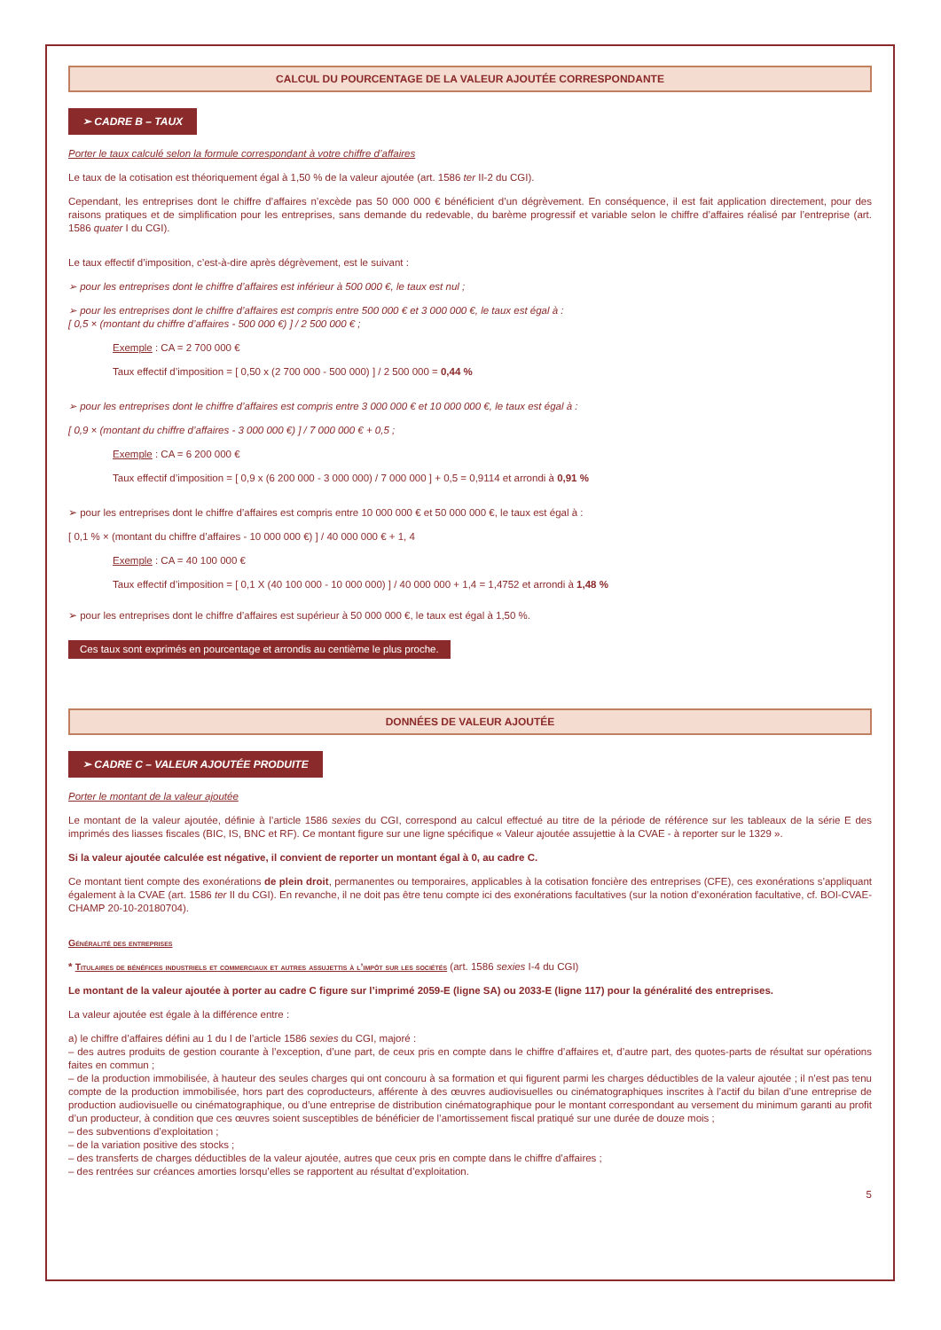CALCUL DU POURCENTAGE DE LA VALEUR AJOUTÉE CORRESPONDANTE
➢ CADRE B – TAUX
Porter le taux calculé selon la formule correspondant à votre chiffre d’affaires
Le taux de la cotisation est théoriquement égal à 1,50 % de la valeur ajoutée (art. 1586 ter II-2 du CGI).
Cependant, les entreprises dont le chiffre d’affaires n’excède pas 50 000 000 € bénéficient d’un dégrèvement. En conséquence, il est fait application directement, pour des raisons pratiques et de simplification pour les entreprises, sans demande du redevable, du barème progressif et variable selon le chiffre d’affaires réalisé par l’entreprise (art. 1586 quater I du CGI).
Le taux effectif d’imposition, c’est-à-dire après dégrèvement, est le suivant :
➢ pour les entreprises dont le chiffre d’affaires est inférieur à 500 000 €, le taux est nul ;
➢ pour les entreprises dont le chiffre d’affaires est compris entre 500 000 € et 3 000 000 €, le taux est égal à :
[ 0,5 × (montant du chiffre d’affaires - 500 000 €) ] / 2 500 000 € ;
Exemple : CA = 2 700 000 €
Taux effectif d’imposition = [ 0,50 x (2 700 000 - 500 000) ] / 2 500 000 = 0,44 %
➢ pour les entreprises dont le chiffre d’affaires est compris entre 3 000 000 € et 10 000 000 €, le taux est égal à :
[ 0,9 × (montant du chiffre d’affaires - 3 000 000 €) ] / 7 000 000 € + 0,5 ;
Exemple : CA = 6 200 000 €
Taux effectif d’imposition = [ 0,9 x (6 200 000 - 3 000 000) / 7 000 000 ] + 0,5 = 0,9114 et arrondi à 0,91 %
➢ pour les entreprises dont le chiffre d’affaires est compris entre 10 000 000 € et 50 000 000 €, le taux est égal à :
[ 0,1 % × (montant du chiffre d’affaires - 10 000 000 €) ] / 40 000 000 € + 1, 4
Exemple : CA = 40 100 000 €
Taux effectif d’imposition = [ 0,1 X (40 100 000 - 10 000 000) ] / 40 000 000 + 1,4 = 1,4752 et arrondi à 1,48 %
➢ pour les entreprises dont le chiffre d’affaires est supérieur à 50 000 000 €, le taux est égal à 1,50 %.
Ces taux sont exprimés en pourcentage et arrondis au centième le plus proche.
DONNÉES DE VALEUR AJOUTÉE
➢ CADRE C – VALEUR AJOUTÉE PRODUITE
Porter le montant de la valeur ajoutée
Le montant de la valeur ajoutée, définie à l’article 1586 sexies du CGI, correspond au calcul effectué au titre de la période de référence sur les tableaux de la série E des imprimés des liasses fiscales (BIC, IS, BNC et RF). Ce montant figure sur une ligne spécifique « Valeur ajoutée assujettie à la CVAE - à reporter sur le 1329 ».
Si la valeur ajoutée calculée est négative, il convient de reporter un montant égal à 0, au cadre C.
Ce montant tient compte des exonérations de plein droit, permanentes ou temporaires, applicables à la cotisation foncière des entreprises (CFE), ces exonérations s’appliquant également à la CVAE (art. 1586 ter II du CGI). En revanche, il ne doit pas être tenu compte ici des exonérations facultatives (sur la notion d’exonération facultative, cf. BOI-CVAE-CHAMP 20-10-20180704).
Généralité des entreprises
* Titulaires de bénéfices industriels et commerciaux et autres assujettis à l’impôt sur les sociétés (art. 1586 sexies I-4 du CGI)
Le montant de la valeur ajoutée à porter au cadre C figure sur l’imprimé 2059-E (ligne SA) ou 2033-E (ligne 117) pour la généralité des entreprises.
La valeur ajoutée est égale à la différence entre :
a) le chiffre d’affaires défini au 1 du I de l’article 1586 sexies du CGI, majoré :
– des autres produits de gestion courante à l’exception, d’une part, de ceux pris en compte dans le chiffre d’affaires et, d’autre part, des quotes-parts de résultat sur opérations faites en commun ;
– de la production immobilisée, à hauteur des seules charges qui ont concouru à sa formation et qui figurent parmi les charges déductibles de la valeur ajoutée ; il n’est pas tenu compte de la production immobilisée, hors part des coproducteurs, afférente à des œuvres audiovisuelles ou cinématographiques inscrites à l’actif du bilan d’une entreprise de production audiovisuelle ou cinématographique, ou d’une entreprise de distribution cinématographique pour le montant correspondant au versement du minimum garanti au profit d’un producteur, à condition que ces œuvres soient susceptibles de bénéficier de l’amortissement fiscal pratiqué sur une durée de douze mois ;
– des subventions d’exploitation ;
– de la variation positive des stocks ;
– des transferts de charges déductibles de la valeur ajoutée, autres que ceux pris en compte dans le chiffre d’affaires ;
– des rentrées sur créances amorties lorsqu’elles se rapportent au résultat d’exploitation.
5